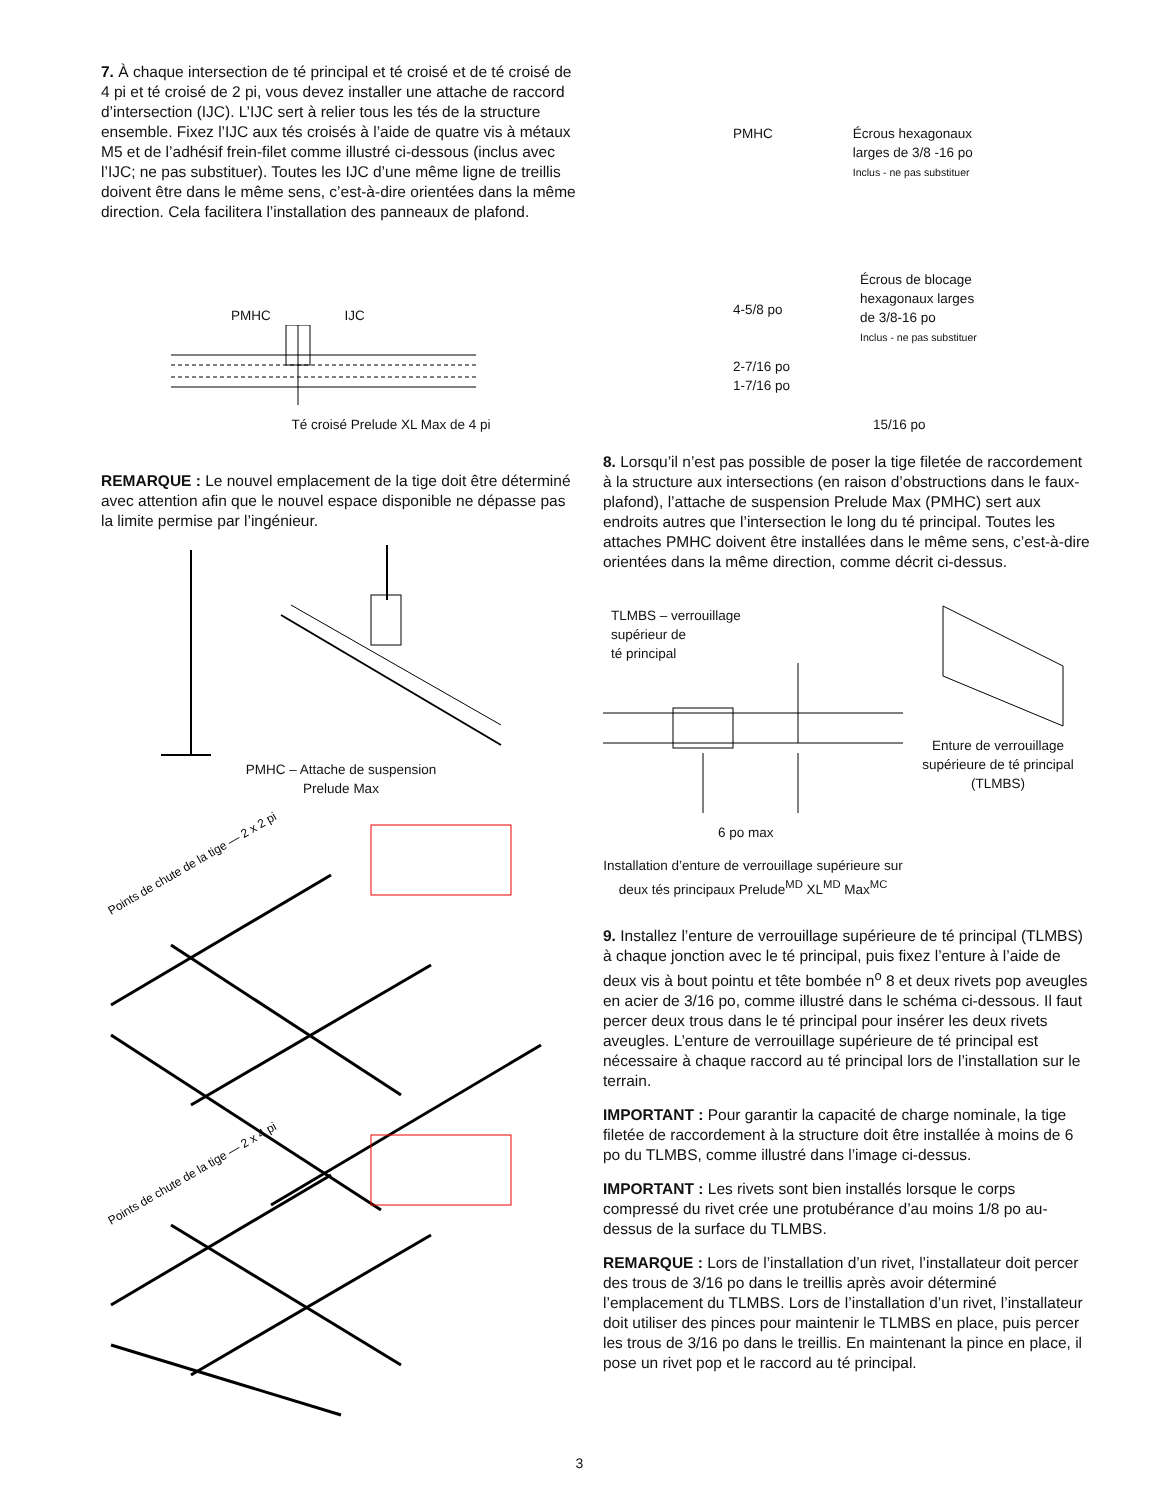7. À chaque intersection de té principal et té croisé et de té croisé de 4 pi et té croisé de 2 pi, vous devez installer une attache de raccord d’intersection (IJC). L’IJC sert à relier tous les tés de la structure ensemble. Fixez l’IJC aux tés croisés à l’aide de quatre vis à métaux M5 et de l’adhésif frein-filet comme illustré ci-dessous (inclus avec l’IJC; ne pas substituer). Toutes les IJC d’une même ligne de treillis doivent être dans le même sens, c’est-à-dire orientées dans la même direction. Cela facilitera l’installation des panneaux de plafond.
PMHC IJC
Té croisé Prelude XL Max de 4 pi
REMARQUE : Le nouvel emplacement de la tige doit être déterminé avec attention afin que le nouvel espace disponible ne dépasse pas la limite permise par l’ingénieur.
PMHC – Attache de suspension
Prelude Max
Points de chute de la tige — 2 x 2 pi
Points de chute de la tige — 2 x 4 pi
PMHC Écrous hexagonaux
larges de 3/8 -16 po
Inclus - ne pas substituer
4-5/8 po
2-7/16 po
1-7/16 po
Écrous de blocage
hexagonaux larges
de 3/8-16 po
Inclus - ne pas substituer
15/16 po
8. Lorsqu’il n’est pas possible de poser la tige filetée de raccordement à la structure aux intersections (en raison d’obstructions dans le faux-plafond), l’attache de suspension Prelude Max (PMHC) sert aux endroits autres que l’intersection le long du té principal. Toutes les attaches PMHC doivent être installées dans le même sens, c’est-à-dire orientées dans la même direction, comme décrit ci-dessus.
TLMBS – verrouillage
supérieur de
té principal
6 po max
Installation d’enture de verrouillage supérieure sur deux tés principaux Prelude<sup>MD</sup> XL<sup>MD</sup> Max<sup>MC</sup>
Enture de verrouillage supérieure de té principal (TLMBS)
9. Installez l’enture de verrouillage supérieure de té principal (TLMBS) à chaque jonction avec le té principal, puis fixez l’enture à l’aide de deux vis à bout pointu et tête bombée n<sup>o</sup> 8 et deux rivets pop aveugles en acier de 3/16 po, comme illustré dans le schéma ci-dessous. Il faut percer deux trous dans le té principal pour insérer les deux rivets aveugles. L’enture de verrouillage supérieure de té principal est nécessaire à chaque raccord au té principal lors de l’installation sur le terrain.
IMPORTANT : Pour garantir la capacité de charge nominale, la tige filetée de raccordement à la structure doit être installée à moins de 6 po du TLMBS, comme illustré dans l’image ci-dessus.
IMPORTANT : Les rivets sont bien installés lorsque le corps compressé du rivet crée une protubérance d’au moins 1/8 po au-dessus de la surface du TLMBS.
REMARQUE : Lors de l’installation d’un rivet, l’installateur doit percer des trous de 3/16 po dans le treillis après avoir déterminé l’emplacement du TLMBS. Lors de l’installation d’un rivet, l’installateur doit utiliser des pinces pour maintenir le TLMBS en place, puis percer les trous de 3/16 po dans le treillis. En maintenant la pince en place, il pose un rivet pop et le raccord au té principal.
3